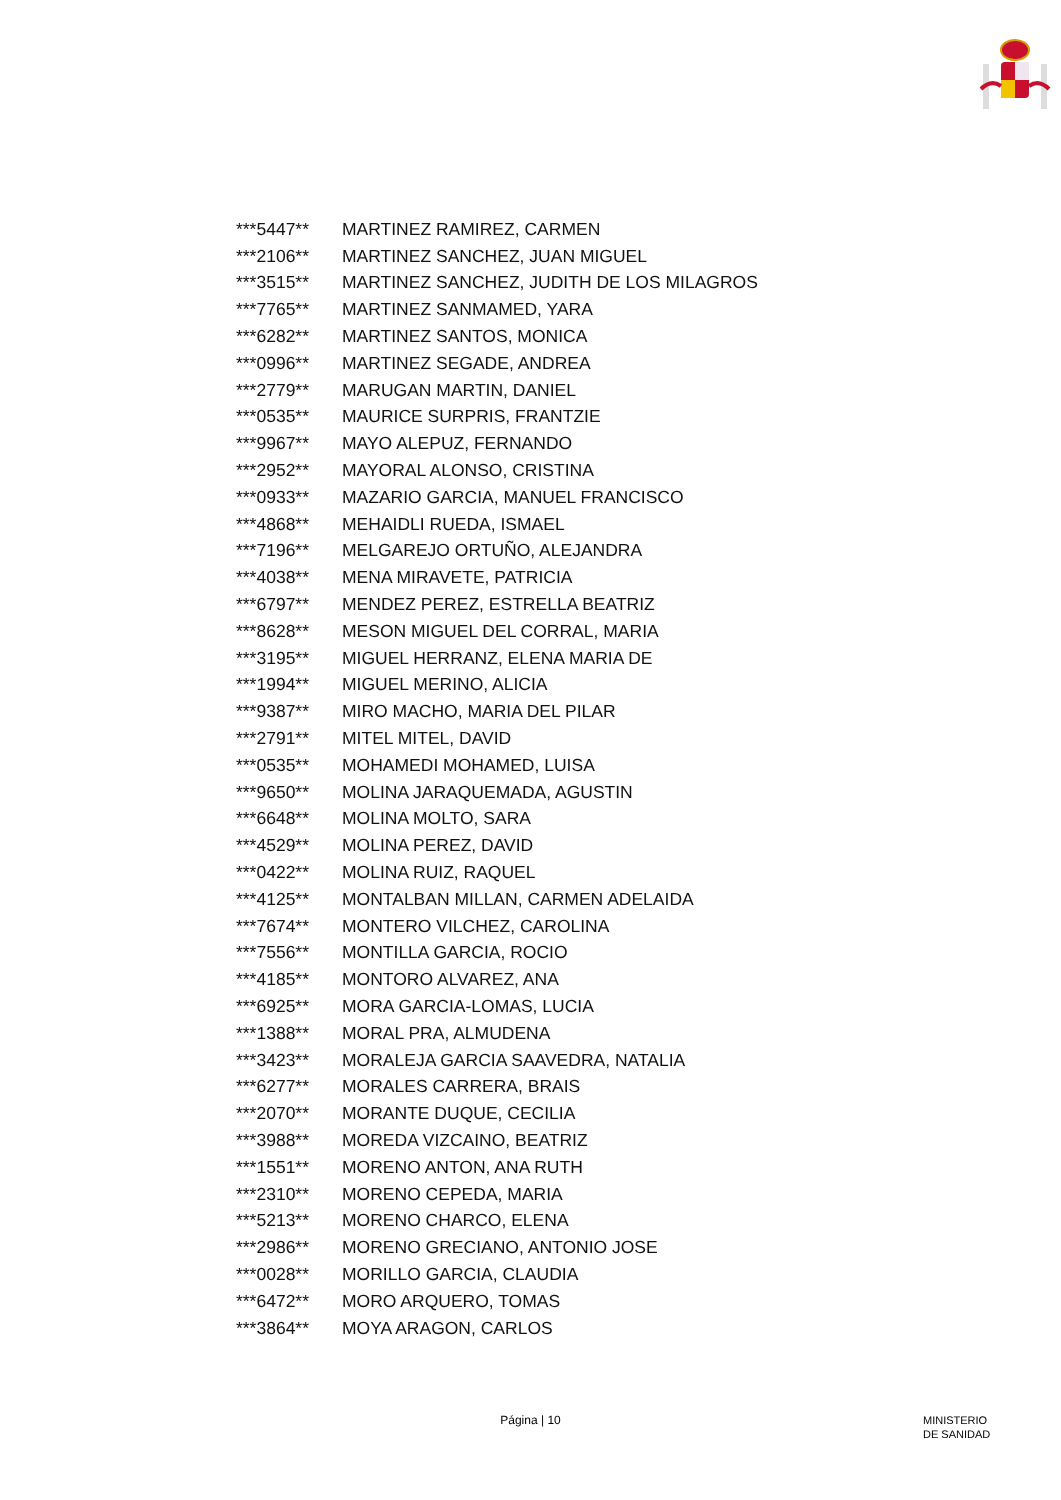| ***5447** | MARTINEZ RAMIREZ, CARMEN |
| ***2106** | MARTINEZ SANCHEZ, JUAN MIGUEL |
| ***3515** | MARTINEZ SANCHEZ, JUDITH DE LOS MILAGROS |
| ***7765** | MARTINEZ SANMAMED, YARA |
| ***6282** | MARTINEZ SANTOS, MONICA |
| ***0996** | MARTINEZ SEGADE, ANDREA |
| ***2779** | MARUGAN MARTIN, DANIEL |
| ***0535** | MAURICE SURPRIS, FRANTZIE |
| ***9967** | MAYO ALEPUZ, FERNANDO |
| ***2952** | MAYORAL ALONSO, CRISTINA |
| ***0933** | MAZARIO GARCIA, MANUEL FRANCISCO |
| ***4868** | MEHAIDLI RUEDA, ISMAEL |
| ***7196** | MELGAREJO ORTUÑO, ALEJANDRA |
| ***4038** | MENA MIRAVETE, PATRICIA |
| ***6797** | MENDEZ PEREZ, ESTRELLA BEATRIZ |
| ***8628** | MESON MIGUEL DEL CORRAL, MARIA |
| ***3195** | MIGUEL HERRANZ, ELENA MARIA DE |
| ***1994** | MIGUEL MERINO, ALICIA |
| ***9387** | MIRO MACHO, MARIA DEL PILAR |
| ***2791** | MITEL MITEL, DAVID |
| ***0535** | MOHAMEDI MOHAMED, LUISA |
| ***9650** | MOLINA JARAQUEMADA, AGUSTIN |
| ***6648** | MOLINA MOLTO, SARA |
| ***4529** | MOLINA PEREZ, DAVID |
| ***0422** | MOLINA RUIZ, RAQUEL |
| ***4125** | MONTALBAN MILLAN, CARMEN ADELAIDA |
| ***7674** | MONTERO VILCHEZ, CAROLINA |
| ***7556** | MONTILLA GARCIA, ROCIO |
| ***4185** | MONTORO ALVAREZ, ANA |
| ***6925** | MORA GARCIA-LOMAS, LUCIA |
| ***1388** | MORAL PRA, ALMUDENA |
| ***3423** | MORALEJA GARCIA SAAVEDRA, NATALIA |
| ***6277** | MORALES CARRERA, BRAIS |
| ***2070** | MORANTE DUQUE, CECILIA |
| ***3988** | MOREDA VIZCAINO, BEATRIZ |
| ***1551** | MORENO ANTON, ANA RUTH |
| ***2310** | MORENO CEPEDA, MARIA |
| ***5213** | MORENO CHARCO, ELENA |
| ***2986** | MORENO GRECIANO, ANTONIO JOSE |
| ***0028** | MORILLO GARCIA, CLAUDIA |
| ***6472** | MORO ARQUERO, TOMAS |
| ***3864** | MOYA ARAGON, CARLOS |
Página | 10
MINISTERIO
DE SANIDAD